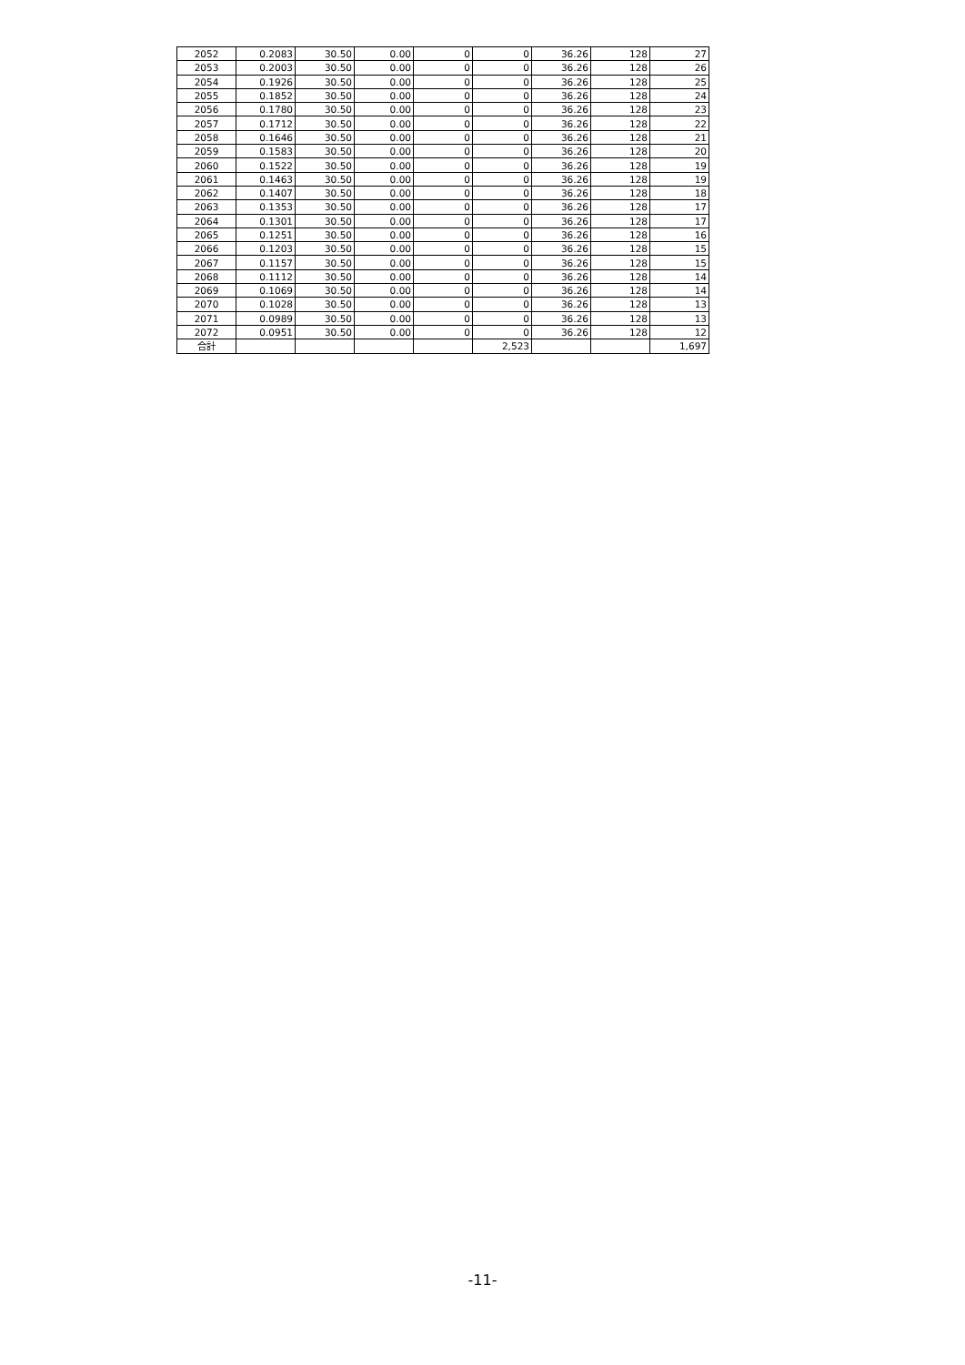| 2052 | 0.2083 | 30.50 | 0.00 | 0 | 0 | 36.26 | 128 | 27 |
| 2053 | 0.2003 | 30.50 | 0.00 | 0 | 0 | 36.26 | 128 | 26 |
| 2054 | 0.1926 | 30.50 | 0.00 | 0 | 0 | 36.26 | 128 | 25 |
| 2055 | 0.1852 | 30.50 | 0.00 | 0 | 0 | 36.26 | 128 | 24 |
| 2056 | 0.1780 | 30.50 | 0.00 | 0 | 0 | 36.26 | 128 | 23 |
| 2057 | 0.1712 | 30.50 | 0.00 | 0 | 0 | 36.26 | 128 | 22 |
| 2058 | 0.1646 | 30.50 | 0.00 | 0 | 0 | 36.26 | 128 | 21 |
| 2059 | 0.1583 | 30.50 | 0.00 | 0 | 0 | 36.26 | 128 | 20 |
| 2060 | 0.1522 | 30.50 | 0.00 | 0 | 0 | 36.26 | 128 | 19 |
| 2061 | 0.1463 | 30.50 | 0.00 | 0 | 0 | 36.26 | 128 | 19 |
| 2062 | 0.1407 | 30.50 | 0.00 | 0 | 0 | 36.26 | 128 | 18 |
| 2063 | 0.1353 | 30.50 | 0.00 | 0 | 0 | 36.26 | 128 | 17 |
| 2064 | 0.1301 | 30.50 | 0.00 | 0 | 0 | 36.26 | 128 | 17 |
| 2065 | 0.1251 | 30.50 | 0.00 | 0 | 0 | 36.26 | 128 | 16 |
| 2066 | 0.1203 | 30.50 | 0.00 | 0 | 0 | 36.26 | 128 | 15 |
| 2067 | 0.1157 | 30.50 | 0.00 | 0 | 0 | 36.26 | 128 | 15 |
| 2068 | 0.1112 | 30.50 | 0.00 | 0 | 0 | 36.26 | 128 | 14 |
| 2069 | 0.1069 | 30.50 | 0.00 | 0 | 0 | 36.26 | 128 | 14 |
| 2070 | 0.1028 | 30.50 | 0.00 | 0 | 0 | 36.26 | 128 | 13 |
| 2071 | 0.0989 | 30.50 | 0.00 | 0 | 0 | 36.26 | 128 | 13 |
| 2072 | 0.0951 | 30.50 | 0.00 | 0 | 0 | 36.26 | 128 | 12 |
| 合計 | | | | | 2,523 | | | 1,697 |
-11-